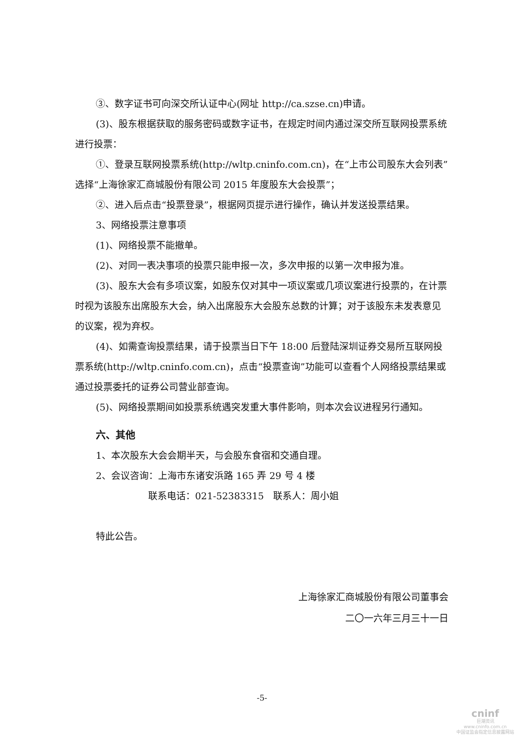③、数字证书可向深交所认证中心(网址 http://ca.szse.cn)申请。
(3)、股东根据获取的服务密码或数字证书，在规定时间内通过深交所互联网投票系统进行投票：
①、登录互联网投票系统(http://wltp.cninfo.com.cn)，在“上市公司股东大会列表”选择“上海徐家汇商城股份有限公司 2015 年度股东大会投票”；
②、进入后点击“投票登录”，根据网页提示进行操作，确认并发送投票结果。
3、网络投票注意事项
(1)、网络投票不能撤单。
(2)、对同一表决事项的投票只能申报一次，多次申报的以第一次申报为准。
(3)、股东大会有多项议案，如股东仅对其中一项议案或几项议案进行投票的，在计票时视为该股东出席股东大会，纳入出席股东大会股东总数的计算；对于该股东未发表意见的议案，视为弃权。
(4)、如需查询投票结果，请于投票当日下午 18:00 后登陆深圳证券交易所互联网投票系统(http://wltp.cninfo.com.cn)，点击“投票查询”功能可以查看个人网络投票结果或通过投票委托的证券公司营业部查询。
(5)、网络投票期间如投票系统遇突发重大事件影响，则本次会议进程另行通知。
六、其他
1、本次股东大会会期半天，与会股东食宿和交通自理。
2、会议咨询：上海市东诸安浜路 165 弄 29 号 4 楼
联系电话：021-52383315　联系人：周小姐
特此公告。
上海徐家汇商城股份有限公司董事会
二〇一六年三月三十一日
-5-
cninf
巨潮资讯
www.cninfo.com.cn
中国证监会指定信息披露网站